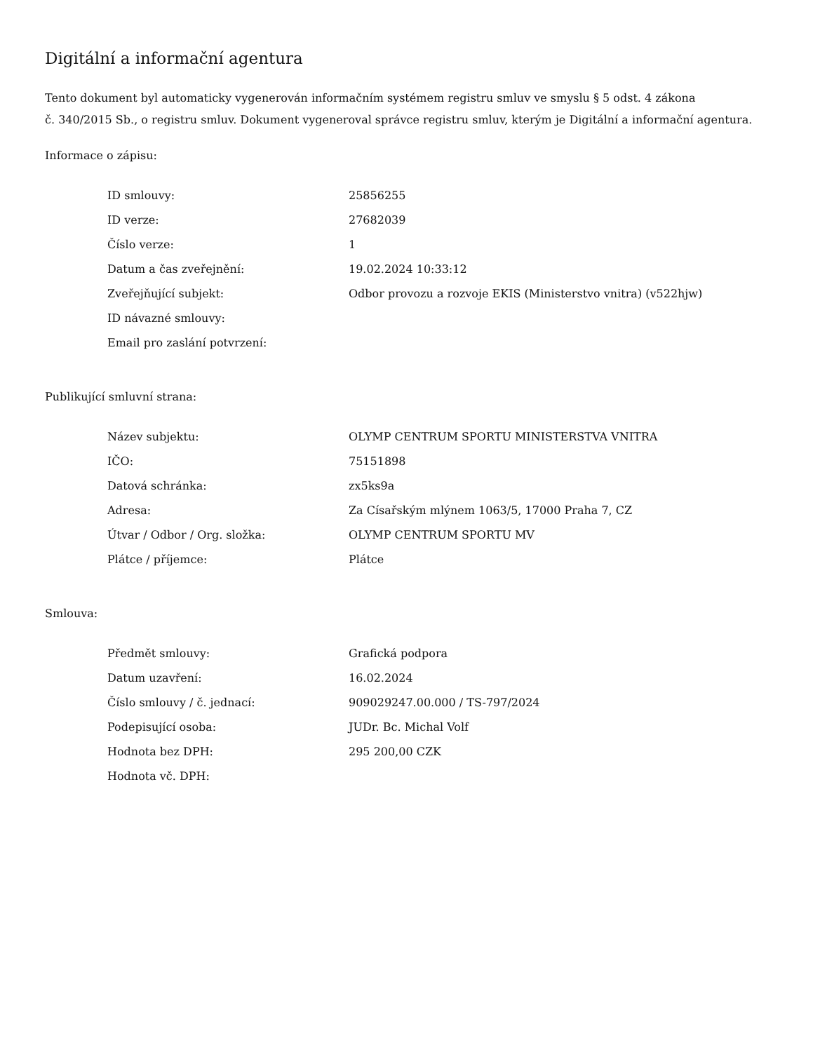Digitální a informační agentura
Tento dokument byl automaticky vygenerován informačním systémem registru smluv ve smyslu § 5 odst. 4 zákona
č. 340/2015 Sb., o registru smluv. Dokument vygeneroval správce registru smluv, kterým je Digitální a informační agentura.
Informace o zápisu:
| ID smlouvy: | 25856255 |
| ID verze: | 27682039 |
| Číslo verze: | 1 |
| Datum a čas zveřejnění: | 19.02.2024 10:33:12 |
| Zveřejňující subjekt: | Odbor provozu a rozvoje EKIS (Ministerstvo vnitra) (v522hjw) |
| ID návazné smlouvy: | |
| Email pro zaslání potvrzení: | |
Publikující smluvní strana:
| Název subjektu: | OLYMP CENTRUM SPORTU MINISTERSTVA VNITRA |
| IČO: | 75151898 |
| Datová schránka: | zx5ks9a |
| Adresa: | Za Císařským mlýnem 1063/5, 17000 Praha 7, CZ |
| Útvar / Odbor / Org. složka: | OLYMP CENTRUM SPORTU MV |
| Plátce / příjemce: | Plátce |
Smlouva:
| Předmět smlouvy: | Grafická podpora |
| Datum uzavření: | 16.02.2024 |
| Číslo smlouvy / č. jednací: | 909029247.00.000 / TS-797/2024 |
| Podepisující osoba: | JUDr. Bc. Michal Volf |
| Hodnota bez DPH: | 295 200,00 CZK |
| Hodnota vč. DPH: | |